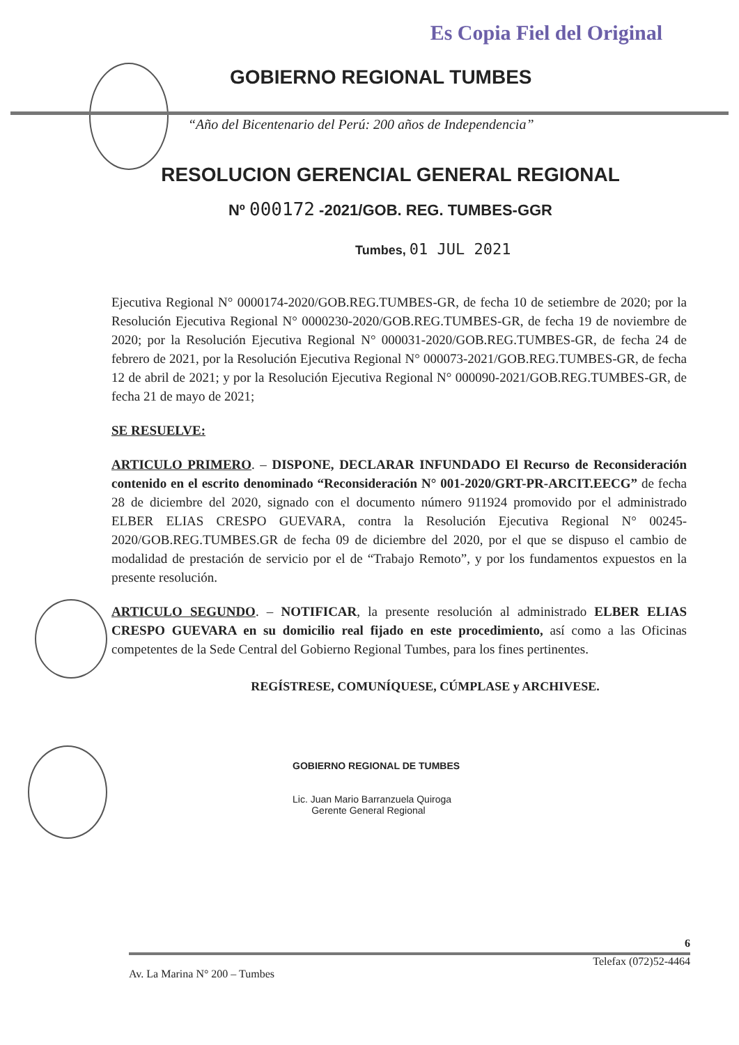Es Copia Fiel del Original
GOBIERNO REGIONAL TUMBES
“Año del Bicentenario del Perú: 200 años de Independencia”
RESOLUCION GERENCIAL GENERAL REGIONAL
Nº 000172 -2021/GOB. REG. TUMBES-GGR
Tumbes, 01 JUL 2021
Ejecutiva Regional N° 0000174-2020/GOB.REG.TUMBES-GR, de fecha 10 de setiembre de 2020; por la Resolución Ejecutiva Regional N° 0000230-2020/GOB.REG.TUMBES-GR, de fecha 19 de noviembre de 2020; por la Resolución Ejecutiva Regional N° 000031-2020/GOB.REG.TUMBES-GR, de fecha 24 de febrero de 2021, por la Resolución Ejecutiva Regional N° 000073-2021/GOB.REG.TUMBES-GR, de fecha 12 de abril de 2021; y por la Resolución Ejecutiva Regional N° 000090-2021/GOB.REG.TUMBES-GR, de fecha 21 de mayo de 2021;
SE RESUELVE:
ARTICULO PRIMERO. – DISPONE, DECLARAR INFUNDADO El Recurso de Reconsideración contenido en el escrito denominado “Reconsideración N° 001-2020/GRT-PR-ARCIT.EECG” de fecha 28 de diciembre del 2020, signado con el documento número 911924 promovido por el administrado ELBER ELIAS CRESPO GUEVARA, contra la Resolución Ejecutiva Regional N° 00245-2020/GOB.REG.TUMBES.GR de fecha 09 de diciembre del 2020, por el que se dispuso el cambio de modalidad de prestación de servicio por el de “Trabajo Remoto”, y por los fundamentos expuestos en la presente resolución.
ARTICULO SEGUNDO. – NOTIFICAR, la presente resolución al administrado ELBER ELIAS CRESPO GUEVARA en su domicilio real fijado en este procedimiento, así como a las Oficinas competentes de la Sede Central del Gobierno Regional Tumbes, para los fines pertinentes.
REGÍSTRESE, COMUNÍQUESE, CÚMPLASE y ARCHIVESE.
GOBIERNO REGIONAL DE TUMBES
Lic. Juan Mario Barranzuela Quiroga
Gerente General Regional
6
Av. La Marina N° 200 – Tumbes Telefax (072)52-4464